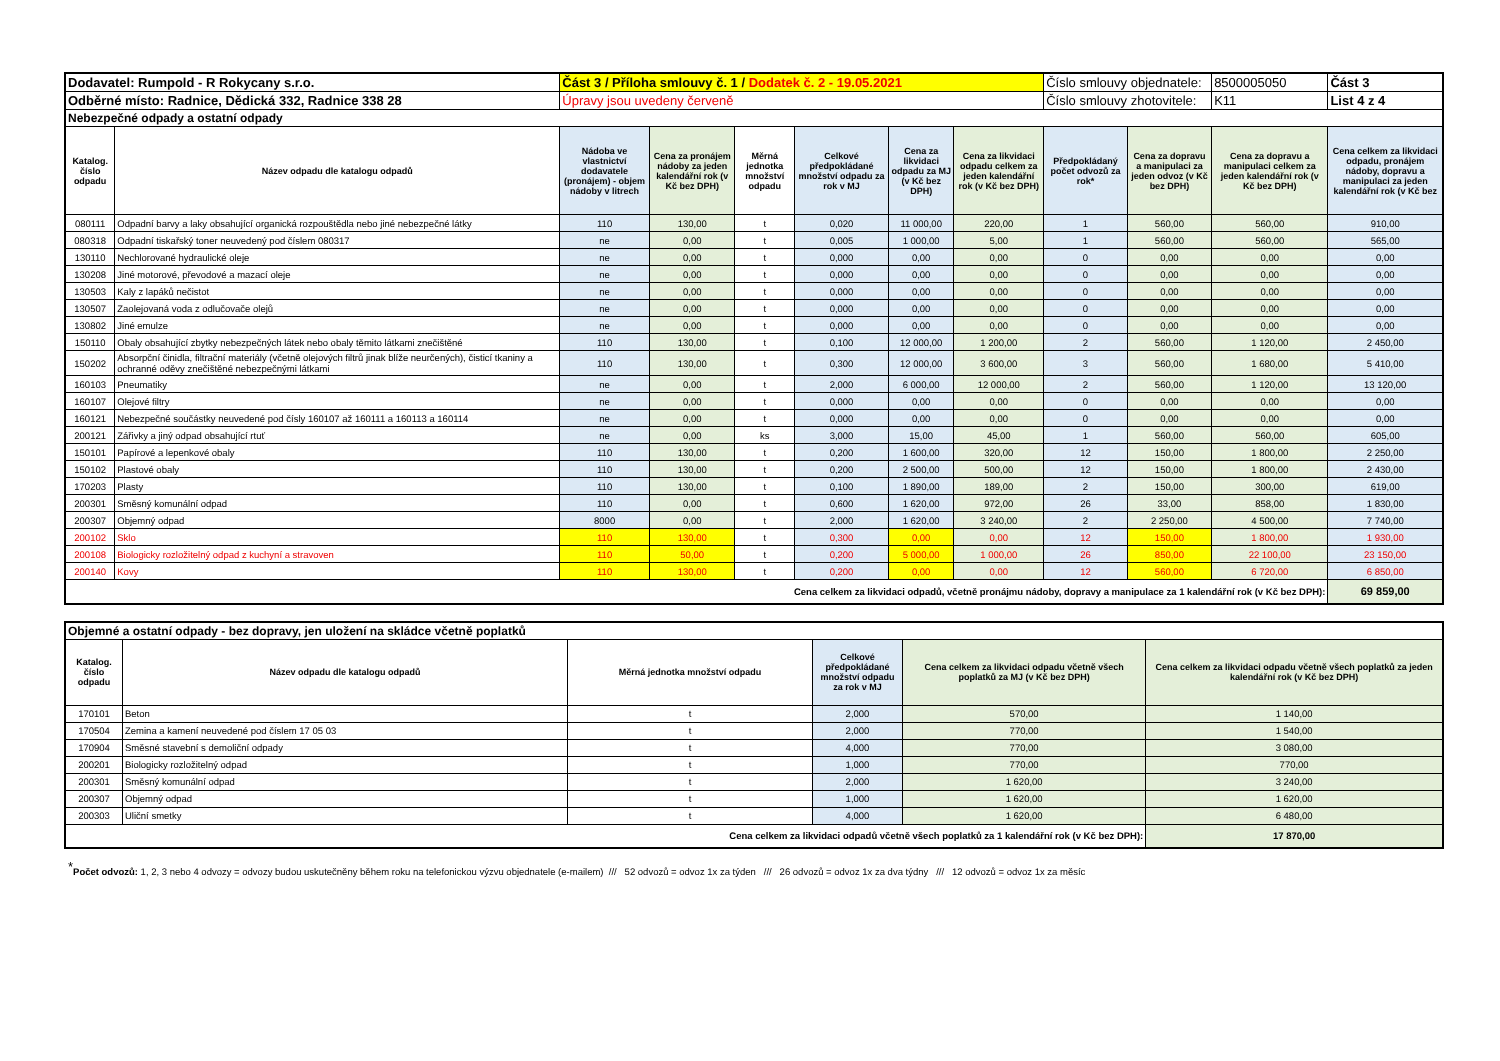| Dodavatel: Rumpold - R Rokycany s.r.o. | | Část 3 / Příloha smlouvy č. 1 / Dodatek č. 2 - 19.05.2021 | | | | | | Číslo smlouvy objednatele: | | 8500005050 | Část 3 |
| Odběrné místo: Radnice, Dědická 332, Radnice 338 28 | | Úpravy jsou uvedeny červeně | | | | | | Číslo smlouvy zhotovitele: | | K11 | List 4 z 4 |
| Nebezpečné odpady a ostatní odpady | | | | | | | | | | | |
| Katalog. číslo odpadu | Název odpadu dle katalogu odpadů | Nádoba ve vlastnictví dodavatele (pronájem) - objem nádoby v litrech | Cena za pronájem nádoby za jeden kalendářní rok (v Kč bez DPH) | Měrná jednotka množství odpadu | Celkové předpokládané množství odpadu za rok v MJ | Cena za likvidaci odpadu za MJ (v Kč bez DPH) | Cena za likvidaci odpadu celkem za jeden kalendářní rok (v Kč bez DPH) | Předpokládaný počet odvozů za rok* | Cena za dopravu a manipulaci za jeden odvoz (v Kč bez DPH) | Cena za dopravu a manipulaci celkem za jeden kalendářní rok (v Kč bez DPH) | Cena celkem za likvidaci odpadu, pronájem nádoby, dopravu a manipulaci za jeden kalendářní rok (v Kč bez |
| 080111 | Odpadní barvy a laky obsahující organická rozpouštědla nebo jiné nebezpečné látky | 110 | 130,00 | t | 0,020 | 11 000,00 | 220,00 | 1 | 560,00 | 560,00 | 910,00 |
| 080318 | Odpadní tiskařský toner neuvedený pod číslem 080317 | ne | 0,00 | t | 0,005 | 1 000,00 | 5,00 | 1 | 560,00 | 560,00 | 565,00 |
| 130110 | Nechlorované hydraulické oleje | ne | 0,00 | t | 0,000 | 0,00 | 0,00 | 0 | 0,00 | 0,00 | 0,00 |
| 130208 | Jiné motorové, převodové a mazací oleje | ne | 0,00 | t | 0,000 | 0,00 | 0,00 | 0 | 0,00 | 0,00 | 0,00 |
| 130503 | Kaly z lapáků nečistot | ne | 0,00 | t | 0,000 | 0,00 | 0,00 | 0 | 0,00 | 0,00 | 0,00 |
| 130507 | Zaolejovaná voda z odlučovače olejů | ne | 0,00 | t | 0,000 | 0,00 | 0,00 | 0 | 0,00 | 0,00 | 0,00 |
| 130802 | Jiné emulze | ne | 0,00 | t | 0,000 | 0,00 | 0,00 | 0 | 0,00 | 0,00 | 0,00 |
| 150110 | Obaly obsahující zbytky nebezpečných látek nebo obaly těmito látkami znečištěné | 110 | 130,00 | t | 0,100 | 12 000,00 | 1 200,00 | 2 | 560,00 | 1 120,00 | 2 450,00 |
| 150202 | Absorpční činidla, filtrační materiály (včetně olejových filtrů jinak blíže neurčených), čisticí tkaniny a ochranné oděvy znečištěné nebezpečnými látkami | 110 | 130,00 | t | 0,300 | 12 000,00 | 3 600,00 | 3 | 560,00 | 1 680,00 | 5 410,00 |
| 160103 | Pneumatiky | ne | 0,00 | t | 2,000 | 6 000,00 | 12 000,00 | 2 | 560,00 | 1 120,00 | 13 120,00 |
| 160107 | Olejové filtry | ne | 0,00 | t | 0,000 | 0,00 | 0,00 | 0 | 0,00 | 0,00 | 0,00 |
| 160121 | Nebezpečné součástky neuvedené pod čísly 160107 až 160111 a 160113 a 160114 | ne | 0,00 | t | 0,000 | 0,00 | 0,00 | 0 | 0,00 | 0,00 | 0,00 |
| 200121 | Zářivky a jiný odpad obsahující rtuť | ne | 0,00 | ks | 3,000 | 15,00 | 45,00 | 1 | 560,00 | 560,00 | 605,00 |
| 150101 | Papírové a lepenkové obaly | 110 | 130,00 | t | 0,200 | 1 600,00 | 320,00 | 12 | 150,00 | 1 800,00 | 2 250,00 |
| 150102 | Plastové obaly | 110 | 130,00 | t | 0,200 | 2 500,00 | 500,00 | 12 | 150,00 | 1 800,00 | 2 430,00 |
| 170203 | Plasty | 110 | 130,00 | t | 0,100 | 1 890,00 | 189,00 | 2 | 150,00 | 300,00 | 619,00 |
| 200301 | Směsný komunální odpad | 110 | 0,00 | t | 0,600 | 1 620,00 | 972,00 | 26 | 33,00 | 858,00 | 1 830,00 |
| 200307 | Objemný odpad | 8000 | 0,00 | t | 2,000 | 1 620,00 | 3 240,00 | 2 | 2 250,00 | 4 500,00 | 7 740,00 |
| 200102 | Sklo | 110 | 130,00 | t | 0,300 | 0,00 | 0,00 | 12 | 150,00 | 1 800,00 | 1 930,00 |
| 200108 | Biologicky rozložitelný odpad z kuchyní a stravoven | 110 | 50,00 | t | 0,200 | 5 000,00 | 1 000,00 | 26 | 850,00 | 22 100,00 | 23 150,00 |
| 200140 | Kovy | 110 | 130,00 | t | 0,200 | 0,00 | 0,00 | 12 | 560,00 | 6 720,00 | 6 850,00 |
| Cena celkem za likvidaci odpadů, včetně pronájmu nádoby, dopravy a manipulace za 1 kalendářní rok (v Kč bez DPH): | | | | | | | | | | | 69 859,00 |
| Objemné a ostatní odpady - bez dopravy, jen uložení na skládce včetně poplatků | | | | | |
| Katalog. číslo odpadu | Název odpadu dle katalogu odpadů | Měrná jednotka množství odpadu | Celkové předpokládané množství odpadu za rok v MJ | Cena celkem za likvidaci odpadu včetně všech poplatků za MJ (v Kč bez DPH) | Cena celkem za likvidaci odpadu včetně všech poplatků za jeden kalendářní rok (v Kč bez DPH) |
| 170101 | Beton | t | 2,000 | 570,00 | 1 140,00 |
| 170504 | Zemina a kamení neuvedené pod číslem 17 05 03 | t | 2,000 | 770,00 | 1 540,00 |
| 170904 | Směsné stavební s demoliční odpady | t | 4,000 | 770,00 | 3 080,00 |
| 200201 | Biologicky rozložitelný odpad | t | 1,000 | 770,00 | 770,00 |
| 200301 | Směsný komunální odpad | t | 2,000 | 1 620,00 | 3 240,00 |
| 200307 | Objemný odpad | t | 1,000 | 1 620,00 | 1 620,00 |
| 200303 | Uliční smetky | t | 4,000 | 1 620,00 | 6 480,00 |
| Cena celkem za likvidaci odpadů včetně všech poplatků za 1 kalendářní rok (v Kč bez DPH): | | | | | 17 870,00 |
<sup>*</sup> Počet odvozů: 1, 2, 3 nebo 4 odvozy = odvozy budou uskutečněny během roku na telefonickou výzvu objednatele (e-mailem) /// 52 odvozů = odvoz 1x za týden /// 26 odvozů = odvoz 1x za dva týdny /// 12 odvozů = odvoz 1x za měsíc